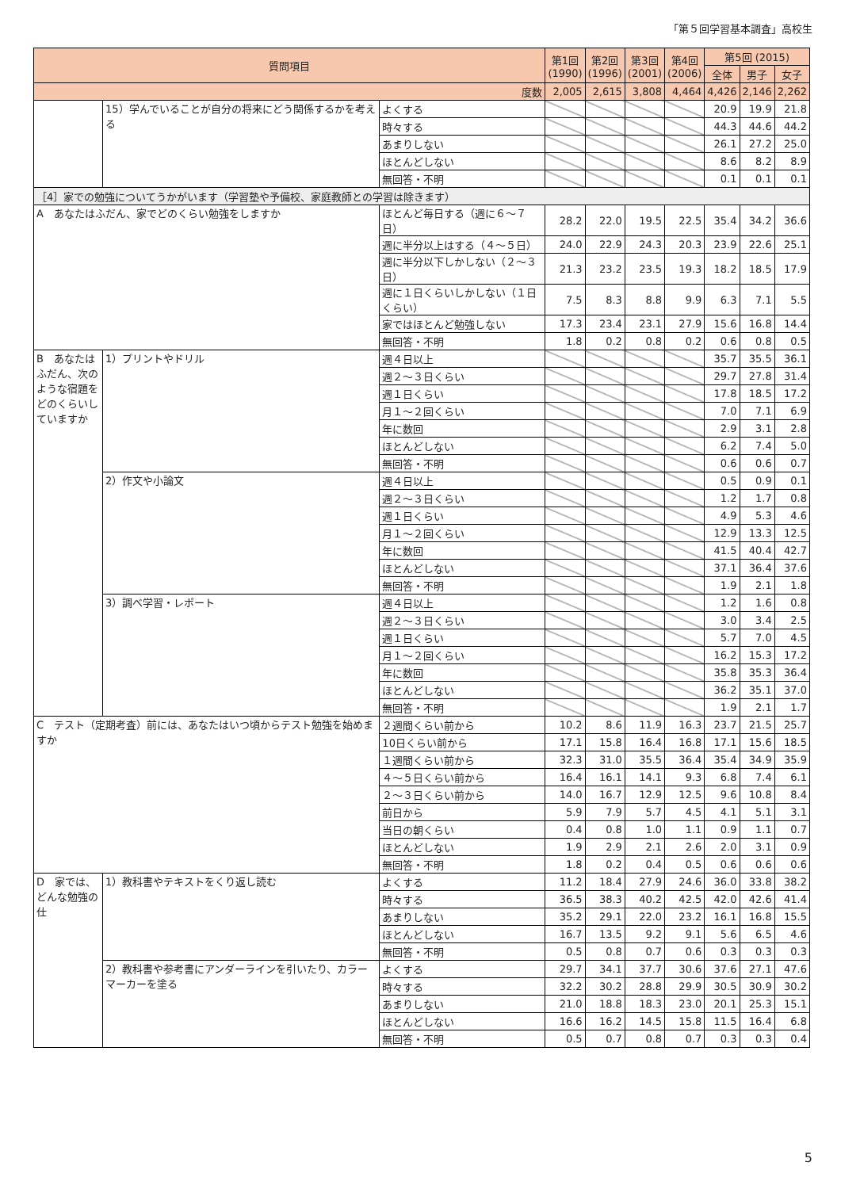「第５回学習基本調査」高校生
| 質問項目 | | | 第1回 (1990) | 第2回 (1996) | 第3回 (2001) | 第4回 (2006) | 第5回 (2015) | | |
| --- | --- | --- | --- | --- | --- | --- | --- | --- | --- |
| | | | | | | | 全体 | 男子 | 女子 |
| 度数 | | | 2,005 | 2,615 | 3,808 | 4,464 | 4,426 | 2,146 | 2,262 |
| | 15）学んでいることが自分の将来にどう関係するかを考える | よくする | | | | | 20.9 | 19.9 | 21.8 |
| | | 時々する | | | | | 44.3 | 44.6 | 44.2 |
| | | あまりしない | | | | | 26.1 | 27.2 | 25.0 |
| | | ほとんどしない | | | | | 8.6 | 8.2 | 8.9 |
| | | 無回答・不明 | | | | | 0.1 | 0.1 | 0.1 |
| ［4］家での勉強についてうかがいます（学習塾や予備校、家庭教師との学習は除きます） | | | | | | | | | |
| A あなたはふだん、家でどのくらい勉強をしますか | | ほとんど毎日する（週に６～７日） | 28.2 | 22.0 | 19.5 | 22.5 | 35.4 | 34.2 | 36.6 |
| | | 週に半分以上はする（４～５日） | 24.0 | 22.9 | 24.3 | 20.3 | 23.9 | 22.6 | 25.1 |
| | | 週に半分以下しかしない（２～３日） | 21.3 | 23.2 | 23.5 | 19.3 | 18.2 | 18.5 | 17.9 |
| | | 週に１日くらいしかしない（１日くらい） | 7.5 | 8.3 | 8.8 | 9.9 | 6.3 | 7.1 | 5.5 |
| | | 家ではほとんど勉強しない | 17.3 | 23.4 | 23.1 | 27.9 | 15.6 | 16.8 | 14.4 |
| | | 無回答・不明 | 1.8 | 0.2 | 0.8 | 0.2 | 0.6 | 0.8 | 0.5 |
| B あなたはふだん、次のような宿題をどのくらいしていますか | 1）プリントやドリル | 週４日以上 | | | | | 35.7 | 35.5 | 36.1 |
| | | 週２～３日くらい | | | | | 29.7 | 27.8 | 31.4 |
| | | 週１日くらい | | | | | 17.8 | 18.5 | 17.2 |
| | | 月１～２回くらい | | | | | 7.0 | 7.1 | 6.9 |
| | | 年に数回 | | | | | 2.9 | 3.1 | 2.8 |
| | | ほとんどしない | | | | | 6.2 | 7.4 | 5.0 |
| | | 無回答・不明 | | | | | 0.6 | 0.6 | 0.7 |
| | 2）作文や小論文 | 週４日以上 | | | | | 0.5 | 0.9 | 0.1 |
| | | 週２～３日くらい | | | | | 1.2 | 1.7 | 0.8 |
| | | 週１日くらい | | | | | 4.9 | 5.3 | 4.6 |
| | | 月１～２回くらい | | | | | 12.9 | 13.3 | 12.5 |
| | | 年に数回 | | | | | 41.5 | 40.4 | 42.7 |
| | | ほとんどしない | | | | | 37.1 | 36.4 | 37.6 |
| | | 無回答・不明 | | | | | 1.9 | 2.1 | 1.8 |
| | 3）調べ学習・レポート | 週４日以上 | | | | | 1.2 | 1.6 | 0.8 |
| | | 週２～３日くらい | | | | | 3.0 | 3.4 | 2.5 |
| | | 週１日くらい | | | | | 5.7 | 7.0 | 4.5 |
| | | 月１～２回くらい | | | | | 16.2 | 15.3 | 17.2 |
| | | 年に数回 | | | | | 35.8 | 35.3 | 36.4 |
| | | ほとんどしない | | | | | 36.2 | 35.1 | 37.0 |
| | | 無回答・不明 | | | | | 1.9 | 2.1 | 1.7 |
| C テスト（定期考査）前には、あなたはいつ頃からテスト勉強を始めますか | | ２週間くらい前から | 10.2 | 8.6 | 11.9 | 16.3 | 23.7 | 21.5 | 25.7 |
| | | 10日くらい前から | 17.1 | 15.8 | 16.4 | 16.8 | 17.1 | 15.6 | 18.5 |
| | | １週間くらい前から | 32.3 | 31.0 | 35.5 | 36.4 | 35.4 | 34.9 | 35.9 |
| | | ４～５日くらい前から | 16.4 | 16.1 | 14.1 | 9.3 | 6.8 | 7.4 | 6.1 |
| | | ２～３日くらい前から | 14.0 | 16.7 | 12.9 | 12.5 | 9.6 | 10.8 | 8.4 |
| | | 前日から | 5.9 | 7.9 | 5.7 | 4.5 | 4.1 | 5.1 | 3.1 |
| | | 当日の朝くらい | 0.4 | 0.8 | 1.0 | 1.1 | 0.9 | 1.1 | 0.7 |
| | | ほとんどしない | 1.9 | 2.9 | 2.1 | 2.6 | 2.0 | 3.1 | 0.9 |
| | | 無回答・不明 | 1.8 | 0.2 | 0.4 | 0.5 | 0.6 | 0.6 | 0.6 |
| D 家では、どんな勉強の仕 | 1）教科書やテキストをくり返し読む | よくする | 11.2 | 18.4 | 27.9 | 24.6 | 36.0 | 33.8 | 38.2 |
| | | 時々する | 36.5 | 38.3 | 40.2 | 42.5 | 42.0 | 42.6 | 41.4 |
| | | あまりしない | 35.2 | 29.1 | 22.0 | 23.2 | 16.1 | 16.8 | 15.5 |
| | | ほとんどしない | 16.7 | 13.5 | 9.2 | 9.1 | 5.6 | 6.5 | 4.6 |
| | | 無回答・不明 | 0.5 | 0.8 | 0.7 | 0.6 | 0.3 | 0.3 | 0.3 |
| | 2）教科書や参考書にアンダーラインを引いたり、カラーマーカーを塗る | よくする | 29.7 | 34.1 | 37.7 | 30.6 | 37.6 | 27.1 | 47.6 |
| | | 時々する | 32.2 | 30.2 | 28.8 | 29.9 | 30.5 | 30.9 | 30.2 |
| | | あまりしない | 21.0 | 18.8 | 18.3 | 23.0 | 20.1 | 25.3 | 15.1 |
| | | ほとんどしない | 16.6 | 16.2 | 14.5 | 15.8 | 11.5 | 16.4 | 6.8 |
| | | 無回答・不明 | 0.5 | 0.7 | 0.8 | 0.7 | 0.3 | 0.3 | 0.4 |
5